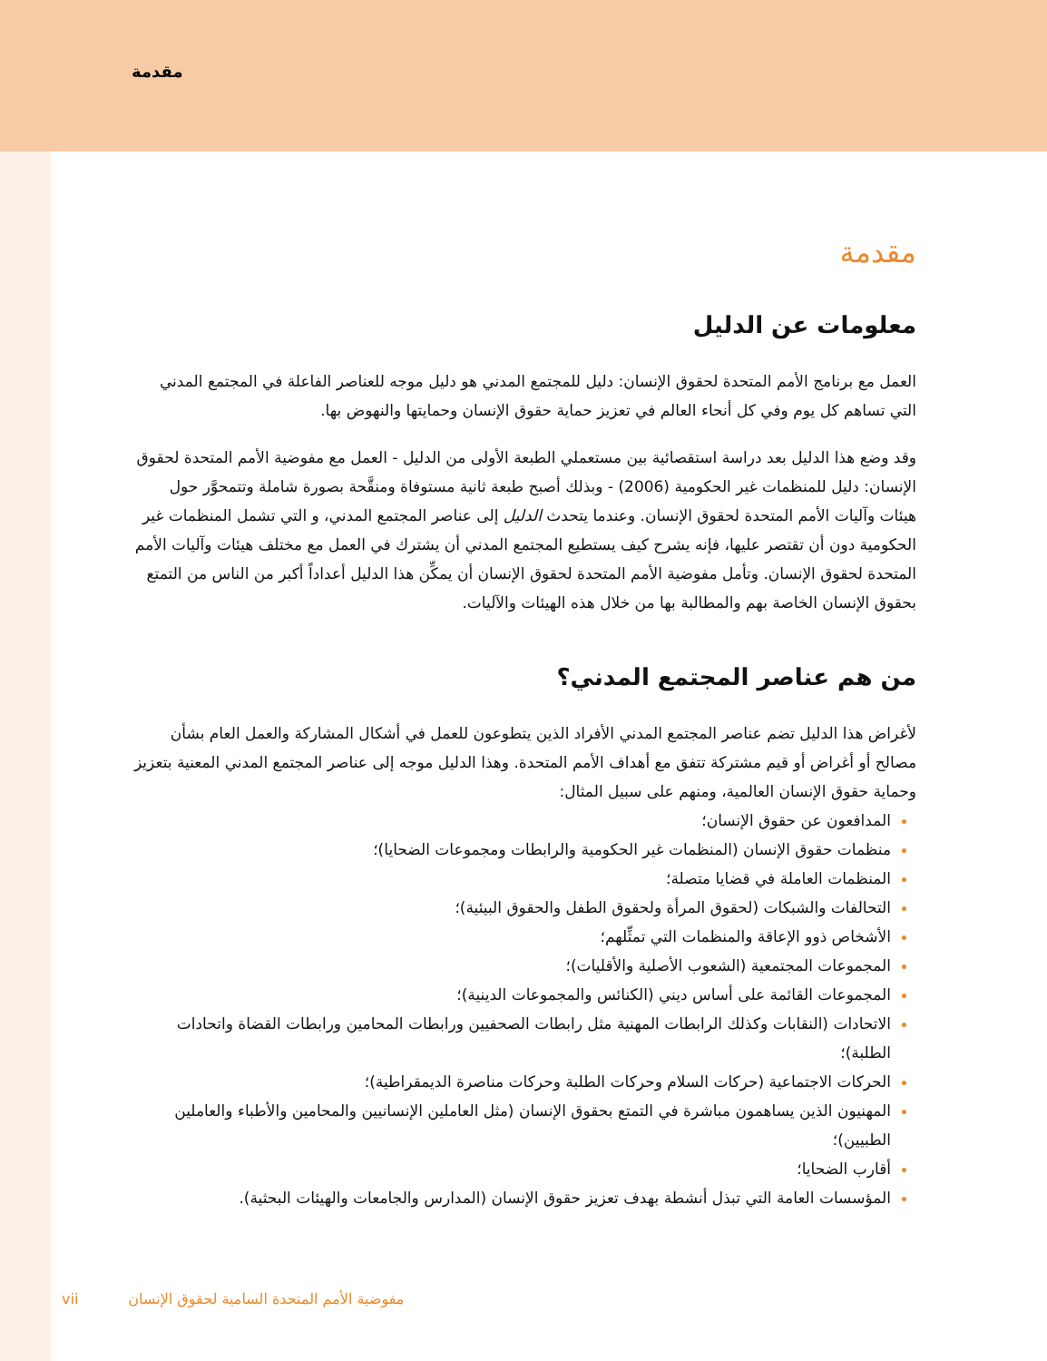مقدمة
مقدمة
معلومات عن الدليل
العمل مع برنامج الأمم المتحدة لحقوق الإنسان: دليل للمجتمع المدني هو دليل موجه للعناصر الفاعلة في المجتمع المدني التي تساهم كل يوم وفي كل أنحاء العالم في تعزيز حماية حقوق الإنسان وحمايتها والنهوض بها.
وقد وضع هذا الدليل بعد دراسة استقصائية بين مستعملي الطبعة الأولى من الدليل - العمل مع مفوضية الأمم المتحدة لحقوق الإنسان: دليل للمنظمات غير الحكومية (2006) - وبذلك أصبح طبعة ثانية مستوفاة ومنقَّحة بصورة شاملة وتتمحوَّر حول هيئات وآليات الأمم المتحدة لحقوق الإنسان. وعندما يتحدث الدليل إلى عناصر المجتمع المدني، و التي تشمل المنظمات غير الحكومية دون أن تقتصر عليها، فإنه يشرح كيف يستطيع المجتمع المدني أن يشترك في العمل مع مختلف هيئات وآليات الأمم المتحدة لحقوق الإنسان. وتأمل مفوضية الأمم المتحدة لحقوق الإنسان أن يمكِّن هذا الدليل أعداداً أكبر من الناس من التمتع بحقوق الإنسان الخاصة بهم والمطالبة بها من خلال هذه الهيئات والآليات.
من هم عناصر المجتمع المدني؟
لأغراض هذا الدليل تضم عناصر المجتمع المدني الأفراد الذين يتطوعون للعمل في أشكال المشاركة والعمل العام بشأن مصالح أو أغراض أو قيم مشتركة تتفق مع أهداف الأمم المتحدة. وهذا الدليل موجه إلى عناصر المجتمع المدني المعنية بتعزيز وحماية حقوق الإنسان العالمية، ومنهم على سبيل المثال:
المدافعون عن حقوق الإنسان؛
منظمات حقوق الإنسان (المنظمات غير الحكومية والرابطات ومجموعات الضحايا)؛
المنظمات العاملة في قضايا متصلة؛
التحالفات والشبكات (لحقوق المرأة ولحقوق الطفل والحقوق البيئية)؛
الأشخاص ذوو الإعاقة والمنظمات التي تمثِّلهم؛
المجموعات المجتمعية (الشعوب الأصلية والأقليات)؛
المجموعات القائمة على أساس ديني (الكنائس والمجموعات الدينية)؛
الاتحادات (النقابات وكذلك الرابطات المهنية مثل رابطات الصحفيين ورابطات المحامين ورابطات القضاة واتحادات الطلبة)؛
الحركات الاجتماعية (حركات السلام وحركات الطلبة وحركات مناصرة الديمقراطية)؛
المهنيون الذين يساهمون مباشرة في التمتع بحقوق الإنسان (مثل العاملين الإنسانيين والمحامين والأطباء والعاملين الطبيين)؛
أقارب الضحايا؛
المؤسسات العامة التي تبذل أنشطة بهدف تعزيز حقوق الإنسان (المدارس والجامعات والهيئات البحثية).
vii مفوضية الأمم المتحدة السامية لحقوق الإنسان